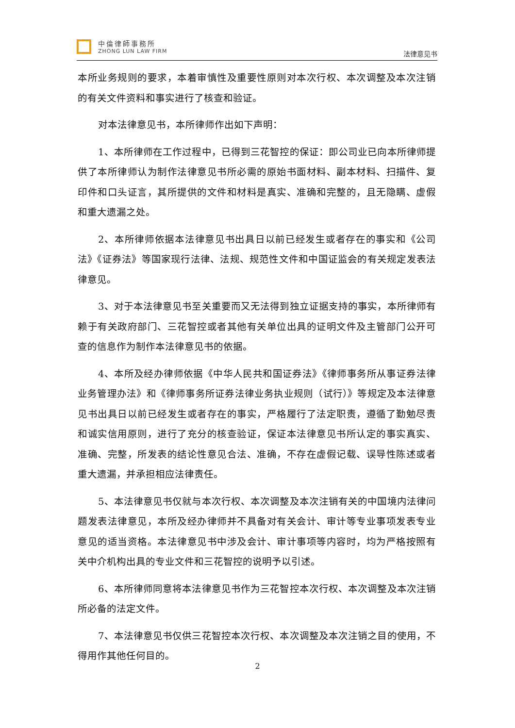中倫律師事務所
ZHONG LUN LAW FIRM
法律意见书
本所业务规则的要求，本着审慎性及重要性原则对本次行权、本次调整及本次注销的有关文件资料和事实进行了核查和验证。
对本法律意见书，本所律师作出如下声明：
1、本所律师在工作过程中，已得到三花智控的保证：即公司业已向本所律师提供了本所律师认为制作法律意见书所必需的原始书面材料、副本材料、扫描件、复印件和口头证言，其所提供的文件和材料是真实、准确和完整的，且无隐瞒、虚假和重大遗漏之处。
2、本所律师依据本法律意见书出具日以前已经发生或者存在的事实和《公司法》《证券法》等国家现行法律、法规、规范性文件和中国证监会的有关规定发表法律意见。
3、对于本法律意见书至关重要而又无法得到独立证据支持的事实，本所律师有赖于有关政府部门、三花智控或者其他有关单位出具的证明文件及主管部门公开可查的信息作为制作本法律意见书的依据。
4、本所及经办律师依据《中华人民共和国证券法》《律师事务所从事证券法律业务管理办法》和《律师事务所证券法律业务执业规则（试行）》等规定及本法律意见书出具日以前已经发生或者存在的事实，严格履行了法定职责，遵循了勤勉尽责和诚实信用原则，进行了充分的核查验证，保证本法律意见书所认定的事实真实、准确、完整，所发表的结论性意见合法、准确，不存在虚假记载、误导性陈述或者重大遗漏，并承担相应法律责任。
5、本法律意见书仅就与本次行权、本次调整及本次注销有关的中国境内法律问题发表法律意见，本所及经办律师并不具备对有关会计、审计等专业事项发表专业意见的适当资格。本法律意见书中涉及会计、审计事项等内容时，均为严格按照有关中介机构出具的专业文件和三花智控的说明予以引述。
6、本所律师同意将本法律意见书作为三花智控本次行权、本次调整及本次注销所必备的法定文件。
7、本法律意见书仅供三花智控本次行权、本次调整及本次注销之目的使用，不得用作其他任何目的。
2